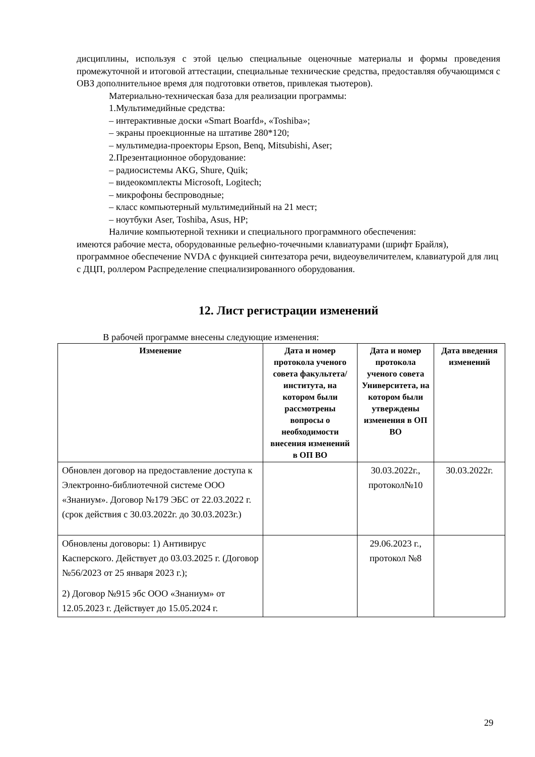дисциплины, используя с этой целью специальные оценочные материалы и формы проведения промежуточной и итоговой аттестации, специальные технические средства, предоставляя обучающимся с ОВЗ дополнительное время для подготовки ответов, привлекая тьютеров).
Материально-техническая база для реализации программы:
1.Мультимедийные средства:
– интерактивные доски «Smart Boarfd», «Toshiba»;
– экраны проекционные на штативе 280*120;
– мультимедиа-проекторы Epson, Benq, Mitsubishi, Aser;
2.Презентационное оборудование:
– радиосистемы AKG, Shure, Quik;
– видеокомплекты Microsoft, Logitech;
– микрофоны беспроводные;
– класс компьютерный мультимедийный на 21 мест;
– ноутбуки Aser, Toshiba, Asus, HP;
Наличие компьютерной техники и специального программного обеспечения:
имеются рабочие места, оборудованные рельефно-точечными клавиатурами (шрифт Брайля), программное обеспечение NVDA с функцией синтезатора речи, видеоувеличителем, клавиатурой для лиц с ДЦП, роллером Распределение специализированного оборудования.
12. Лист регистрации изменений
В рабочей программе внесены следующие изменения:
| Изменение | Дата и номер протокола ученого совета факультета/ института, на котором были рассмотрены вопросы о необходимости внесения изменений в ОП ВО | Дата и номер протокола ученого совета Университета, на котором были утверждены изменения в ОП ВО | Дата введения изменений |
| --- | --- | --- | --- |
| Обновлен договор на предоставление доступа к Электронно-библиотечной системе ООО «Знаниум». Договор №179 ЭБС от 22.03.2022 г. (срок действия с 30.03.2022г. до 30.03.2023г.) | | 30.03.2022г., протокол№10 | 30.03.2022г. |
| Обновлены договоры: 1) Антивирус Касперского. Действует до 03.03.2025 г. (Договор №56/2023 от 25 января 2023 г.); 2) Договор №915 эбс ООО «Знаниум» от 12.05.2023 г. Действует до 15.05.2024 г. | | 29.06.2023 г., протокол №8 | |
29